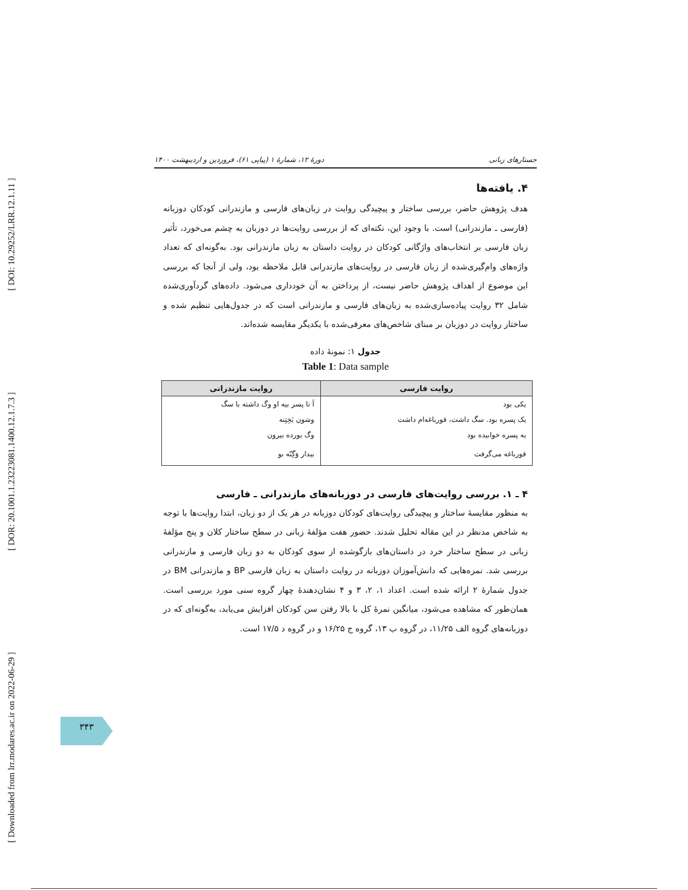[ DOI: 10.29252/LRR.12.1.11 ]
[ DOR: 20.1001.1.23223081.1400.12.1.7.3 ]
[ Downloaded from lrr.modares.ac.ir on 2022-06-29 ]
جستارهای زبانی دورهٔ ۱۲، شمارهٔ ۱ (پیاپی ۶۱)، فروردین و اردیبهشت ۱۴۰۰
۴. یافته‌ها
هدف پژوهش حاضر، بررسی ساختار و پیچیدگی روایت در زبان‌های فارسی و مازندرانی کودکان دوزبانه (فارسی ـ مازندرانی) است. با وجود این، نکته‌ای که از بررسی روایت‌ها در دوزبان به چشم می‌خورد، تأثیر زبان فارسی بر انتخاب‌های واژگانی کودکان در روایت داستان به زبان مازندرانی بود. به‌گونه‌ای که تعداد واژه‌های وام‌گیری‌شده از زبان فارسی در روایت‌های مازندرانی قابل ملاحظه بود، ولی از آنجا که بررسی این موضوع از اهداف پژوهش حاضر نیست، از پرداختن به آن خودداری می‌شود. داده‌های گردآوری‌شده شامل ۳۲ روایت پیاده‌سازی‌شده به زبان‌های فارسی و مازندرانی است که در جدول‌هایی تنظیم شده و ساختار روایت در دوزبان بر مبنای شاخص‌های معرفی‌شده با یکدیگر مقایسه شده‌اند.
جدول ۱: نمونهٔ داده
Table 1: Data sample
| روایت فارسی | روایت مازندرانی |
| --- | --- |
| یکی بود | اَ تا پسر بیه او وگ داشته با سگ |
| یک پسره بود. سگ داشت، قورباغه‌ام داشت | وشون بَخِتِنه |
| یه پسره خوابیده بود | وگ بورده بیرون |
| قورباغه می‌گرفت | بیدار وَگِنّه بو |
۴ ـ ۱. بررسی روایت‌های فارسی در دوزبانه‌های مازندرانی ـ فارسی
به منظور مقایسهٔ ساختار و پیچیدگی روایت‌های کودکان دوزبانه در هر یک از دو زبان، ابتدا روایت‌ها با توجه به شاخص مدنظر در این مقاله تحلیل شدند. حضور هفت مؤلفهٔ زبانی در سطح ساختار کلان و پنج مؤلفهٔ زبانی در سطح ساختار خرد در داستان‌های بازگوشده از سوی کودکان به دو زبان فارسی و مازندرانی بررسی شد. نمره‌هایی که دانش‌آموزان دوزبانه در روایت داستان به زبان فارسی BP و مازندرانی BM در جدول شمارهٔ ۲ ارائه شده است. اعداد ۱، ۲، ۳ و ۴ نشان‌دهندهٔ چهار گروه سنی مورد بررسی است. همان‌طور که مشاهده می‌شود، میانگین نمرهٔ کل با بالا رفتن سن کودکان افزایش می‌یابد، به‌گونه‌ای که در دوزبانه‌های گروه الف ۱۱/۲۵، در گروه ب ۱۳، گروه ج ۱۶/۲۵ و در گروه د ۱۷/۵ است.
۳۴۳